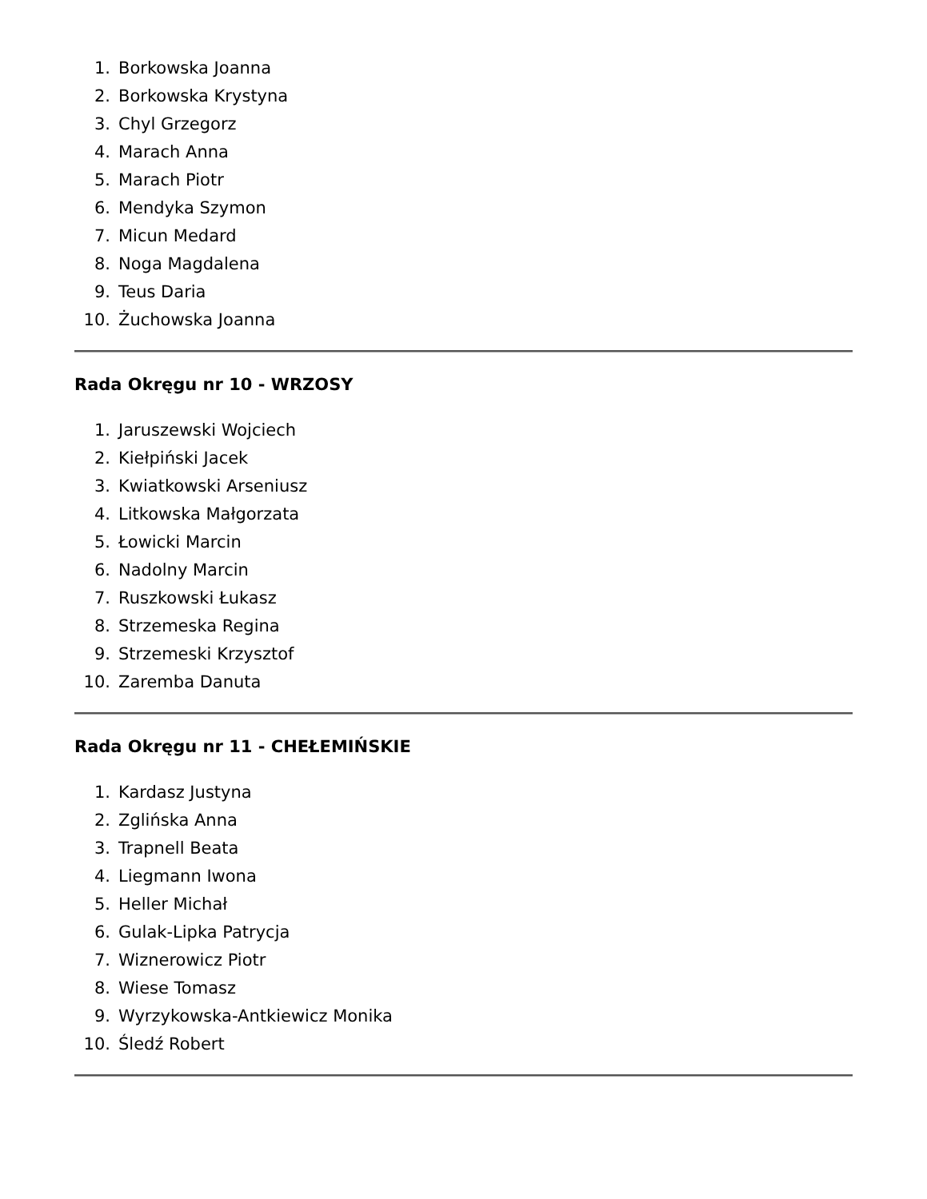1. Borkowska Joanna
2. Borkowska Krystyna
3. Chyl Grzegorz
4. Marach Anna
5. Marach Piotr
6. Mendyka Szymon
7. Micun Medard
8. Noga Magdalena
9. Teus Daria
10. Żuchowska Joanna
Rada Okręgu nr 10 - WRZOSY
1. Jaruszewski Wojciech
2. Kiełpiński Jacek
3. Kwiatkowski Arseniusz
4. Litkowska Małgorzata
5. Łowicki Marcin
6. Nadolny Marcin
7. Ruszkowski Łukasz
8. Strzemeska Regina
9. Strzemeski Krzysztof
10. Zaremba Danuta
Rada Okręgu nr 11 - CHEŁEMIŃSKIE
1. Kardasz Justyna
2. Zglińska Anna
3. Trapnell Beata
4. Liegmann Iwona
5. Heller Michał
6. Gulak-Lipka Patrycja
7. Wiznerowicz Piotr
8. Wiese Tomasz
9. Wyrzykowska-Antkiewicz Monika
10. Śledź Robert